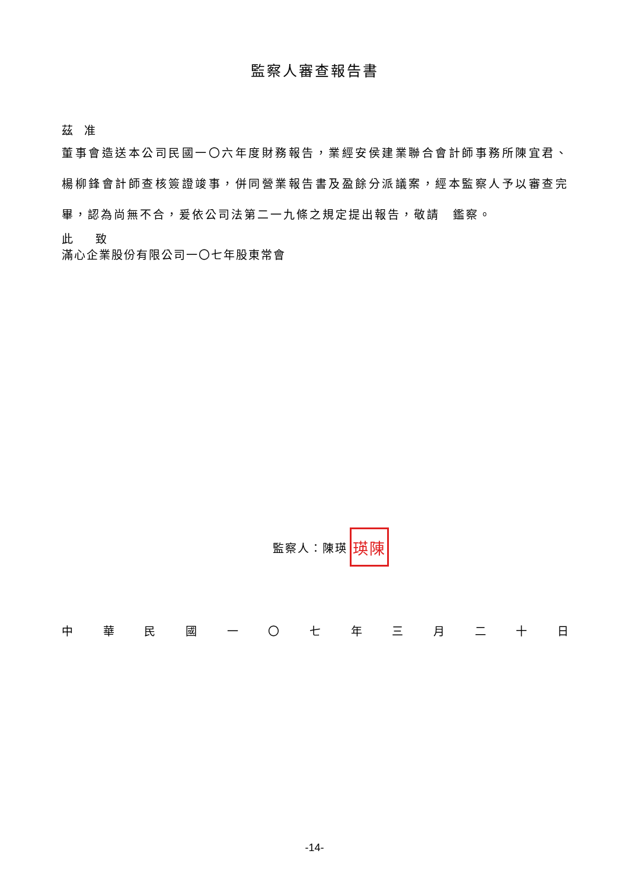監察人審查報告書
茲　准
董事會造送本公司民國一〇六年度財務報告，業經安侯建業聯合會計師事務所陳宜君、楊柳鋒會計師查核簽證竣事，併同營業報告書及盈餘分派議案，經本監察人予以審查完畢，認為尚無不合，爰依公司法第二一九條之規定提出報告，敬請　鑑察。
此　　致
滿心企業股份有限公司一〇七年股東常會
監察人：陳瑛 瑛陳
中 華 民 國 一 〇 七 年 三 月 二 十 日
-14-